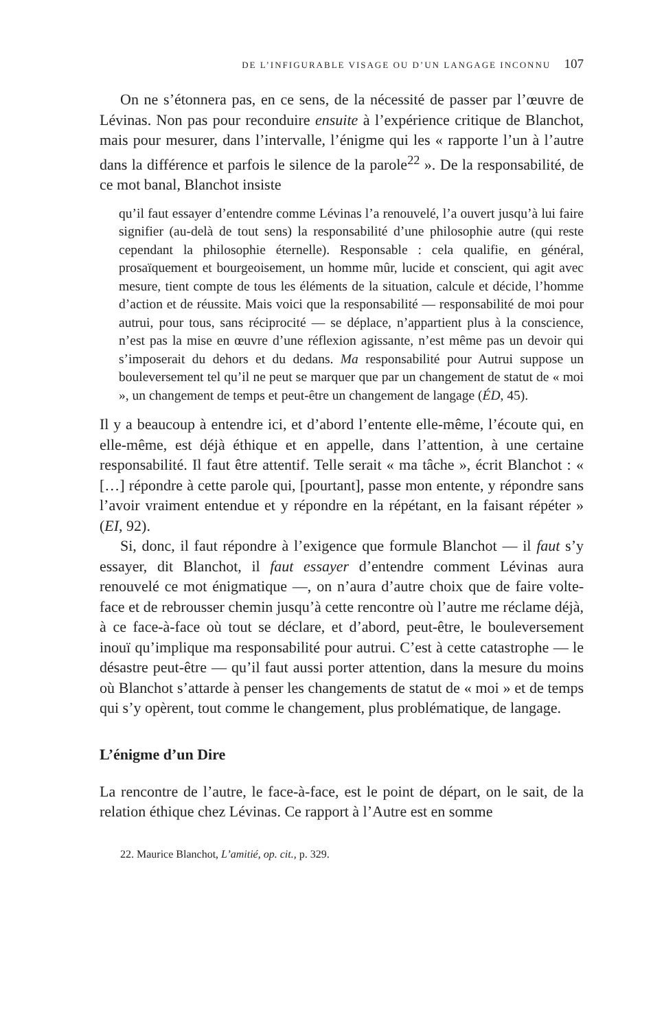DE L’INFIGURABLE VISAGE OU D’UN LANGAGE INCONNU 107
On ne s’étonnera pas, en ce sens, de la nécessité de passer par l’œuvre de Lévinas. Non pas pour reconduire ensuite à l’expérience critique de Blanchot, mais pour mesurer, dans l’intervalle, l’énigme qui les « rapporte l’un à l’autre dans la différence et parfois le silence de la parole<sup>22</sup> ». De la responsabilité, de ce mot banal, Blanchot insiste
qu’il faut essayer d’entendre comme Lévinas l’a renouvelé, l’a ouvert jusqu’à lui faire signifier (au-delà de tout sens) la responsabilité d’une philosophie autre (qui reste cependant la philosophie éternelle). Responsable : cela qualifie, en général, prosaïquement et bourgeoisement, un homme mûr, lucide et conscient, qui agit avec mesure, tient compte de tous les éléments de la situation, calcule et décide, l’homme d’action et de réussite. Mais voici que la responsabilité — responsabilité de moi pour autrui, pour tous, sans réciprocité — se déplace, n’appartient plus à la conscience, n’est pas la mise en œuvre d’une réflexion agissante, n’est même pas un devoir qui s’imposerait du dehors et du dedans. Ma responsabilité pour Autrui suppose un bouleversement tel qu’il ne peut se marquer que par un changement de statut de « moi », un changement de temps et peut-être un changement de langage (ÉD, 45).
Il y a beaucoup à entendre ici, et d’abord l’entente elle-même, l’écoute qui, en elle-même, est déjà éthique et en appelle, dans l’attention, à une certaine responsabilité. Il faut être attentif. Telle serait « ma tâche », écrit Blanchot : « […] répondre à cette parole qui, [pourtant], passe mon entente, y répondre sans l’avoir vraiment entendue et y répondre en la répétant, en la faisant répéter » (EI, 92).
Si, donc, il faut répondre à l’exigence que formule Blanchot — il faut s’y essayer, dit Blanchot, il faut essayer d’entendre comment Lévinas aura renouvelé ce mot énigmatique —, on n’aura d’autre choix que de faire volte-face et de rebrousser chemin jusqu’à cette rencontre où l’autre me réclame déjà, à ce face-à-face où tout se déclare, et d’abord, peut-être, le bouleversement inouï qu’implique ma responsabilité pour autrui. C’est à cette catastrophe — le désastre peut-être — qu’il faut aussi porter attention, dans la mesure du moins où Blanchot s’attarde à penser les changements de statut de « moi » et de temps qui s’y opèrent, tout comme le changement, plus problématique, de langage.
L’énigme d’un Dire
La rencontre de l’autre, le face-à-face, est le point de départ, on le sait, de la relation éthique chez Lévinas. Ce rapport à l’Autre est en somme
22. Maurice Blanchot, L’amitié, op. cit., p. 329.